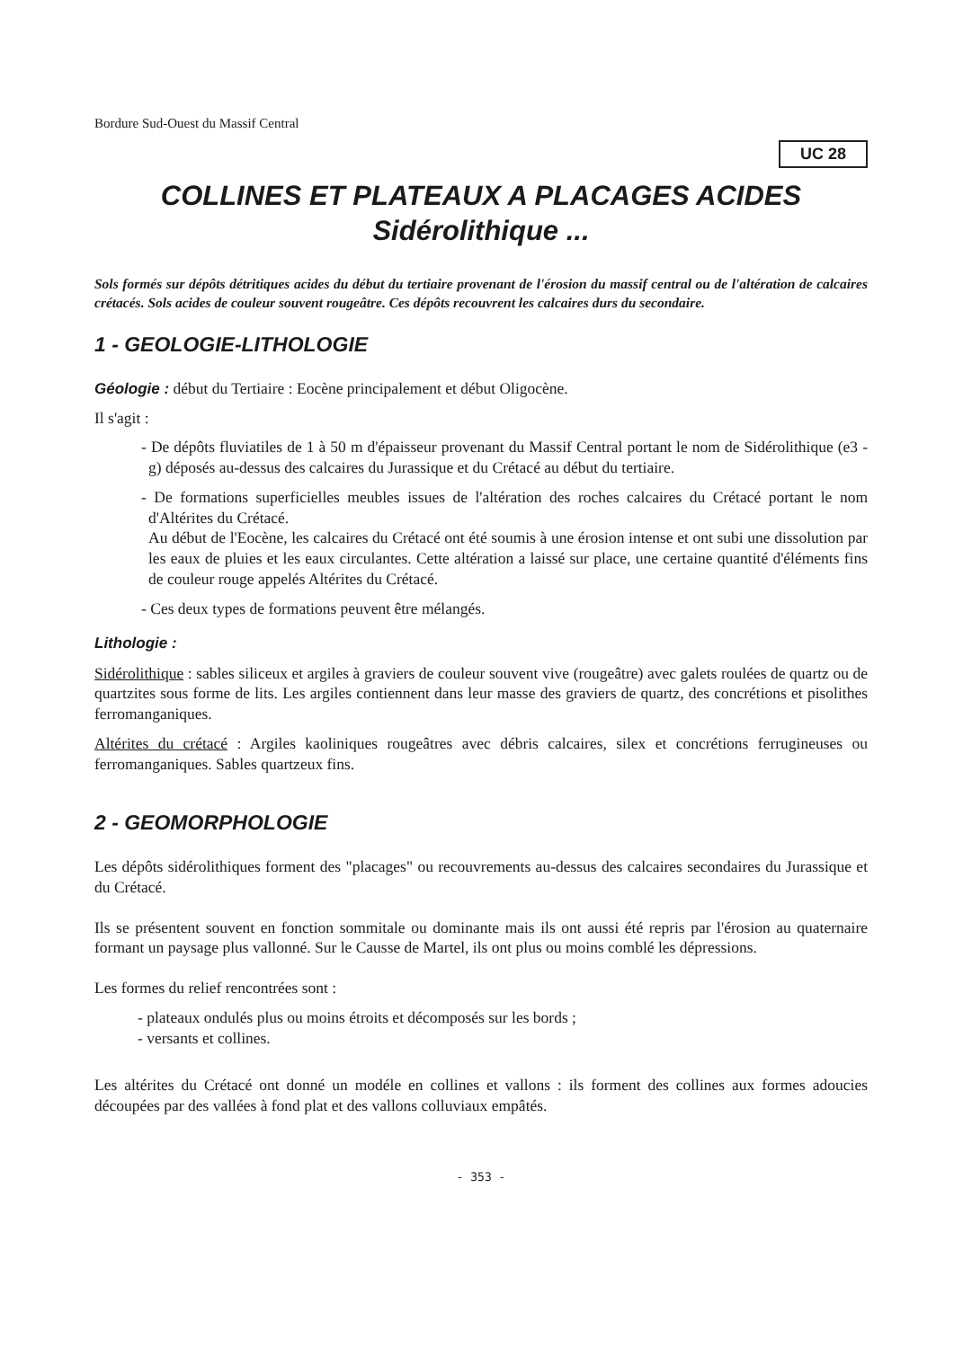Bordure Sud-Ouest du Massif Central
UC 28
COLLINES ET PLATEAUX A PLACAGES ACIDES
Sidérolithique ...
Sols formés sur dépôts détritiques acides du début du tertiaire provenant de l'érosion du massif central ou de l'altération de calcaires crétacés. Sols acides de couleur souvent rougeâtre. Ces dépôts recouvrent les calcaires durs du secondaire.
1 - GEOLOGIE-LITHOLOGIE
Géologie :
début du Tertiaire : Eocène principalement et début Oligocène.
Il s'agit :
- De dépôts fluviatiles de 1 à 50 m d'épaisseur provenant du Massif Central portant le nom de Sidérolithique (e3 - g) déposés au-dessus des calcaires du Jurassique et du Crétacé au début du tertiaire.
- De formations superficielles meubles issues de l'altération des roches calcaires du Crétacé portant le nom d'Altérites du Crétacé.
Au début de l'Eocène, les calcaires du Crétacé ont été soumis à une érosion intense et ont subi une dissolution par les eaux de pluies et les eaux circulantes. Cette altération a laissé sur place, une certaine quantité d'éléments fins de couleur rouge appelés Altérites du Crétacé.
- Ces deux types de formations peuvent être mélangés.
Lithologie :
Sidérolithique : sables siliceux et argiles à graviers de couleur souvent vive (rougeâtre) avec galets roulées de quartz ou de quartzites sous forme de lits. Les argiles contiennent dans leur masse des graviers de quartz, des concrétions et pisolithes ferromanganiques.
Altérites du crétacé : Argiles kaoliniques rougeâtres avec débris calcaires, silex et concrétions ferrugineuses ou ferromanganiques. Sables quartzeux fins.
2 - GEOMORPHOLOGIE
Les dépôts sidérolithiques forment des "placages" ou recouvrements au-dessus des calcaires secondaires du Jurassique et du Crétacé.
Ils se présentent souvent en fonction sommitale ou dominante mais ils ont aussi été repris par l'érosion au quaternaire formant un paysage plus vallonné. Sur le Causse de Martel, ils ont plus ou moins comblé les dépressions.
Les formes du relief rencontrées sont :
- plateaux ondulés plus ou moins étroits et décomposés sur les bords ;
- versants et collines.
Les altérites du Crétacé ont donné un modéle en collines et vallons : ils forment des collines aux formes adoucies découpées par des vallées à fond plat et des vallons colluviaux empâtés.
- 353 -